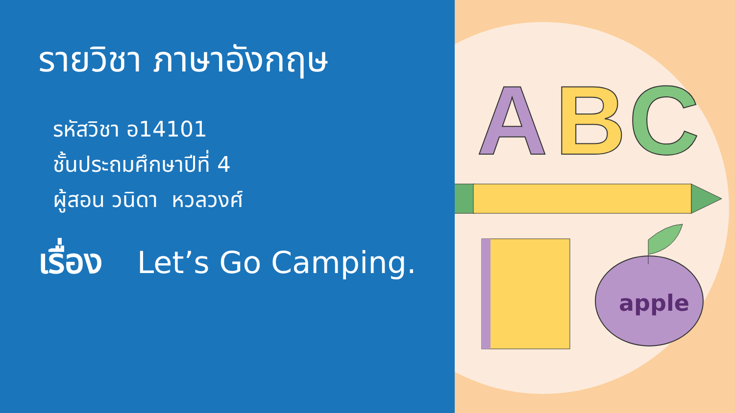A
B
C
apple
รายวิชา ภาษาอังกฤษ
รหัสวิชา อ14101
ชั้นประถมศึกษาปีที่ 4
ผู้สอน วนิดา หวลวงศ์
เรื่อง Let’s Go Camping.